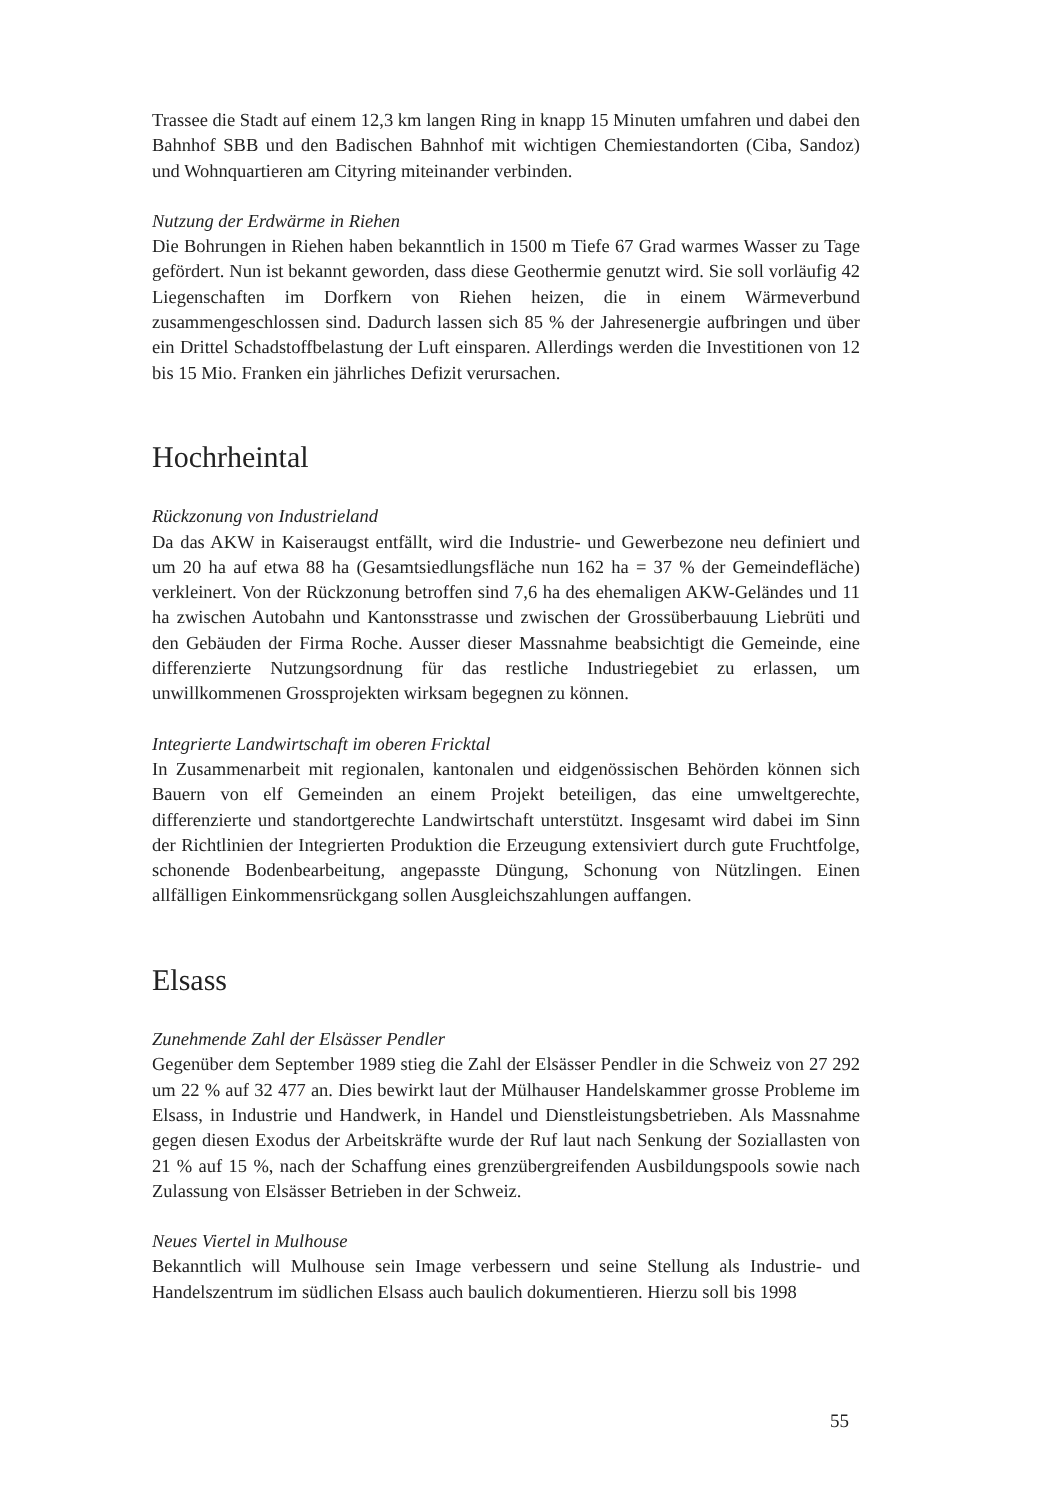Trassee die Stadt auf einem 12,3 km langen Ring in knapp 15 Minuten umfahren und dabei den Bahnhof SBB und den Badischen Bahnhof mit wichtigen Chemiestandorten (Ciba, Sandoz) und Wohnquartieren am Cityring miteinander verbinden.
Nutzung der Erdwärme in Riehen
Die Bohrungen in Riehen haben bekanntlich in 1500 m Tiefe 67 Grad warmes Wasser zu Tage gefördert. Nun ist bekannt geworden, dass diese Geothermie genutzt wird. Sie soll vorläufig 42 Liegenschaften im Dorfkern von Riehen heizen, die in einem Wärmeverbund zusammengeschlossen sind. Dadurch lassen sich 85 % der Jahresenergie aufbringen und über ein Drittel Schadstoffbelastung der Luft einsparen. Allerdings werden die Investitionen von 12 bis 15 Mio. Franken ein jährliches Defizit verursachen.
Hochrheintal
Rückzonung von Industrieland
Da das AKW in Kaiseraugst entfällt, wird die Industrie- und Gewerbezone neu definiert und um 20 ha auf etwa 88 ha (Gesamtsiedlungsfläche nun 162 ha = 37 % der Gemeindefläche) verkleinert. Von der Rückzonung betroffen sind 7,6 ha des ehemaligen AKW-Geländes und 11 ha zwischen Autobahn und Kantonsstrasse und zwischen der Grossüberbauung Liebrüti und den Gebäuden der Firma Roche. Ausser dieser Massnahme beabsichtigt die Gemeinde, eine differenzierte Nutzungsordnung für das restliche Industriegebiet zu erlassen, um unwillkommenen Grossprojekten wirksam begegnen zu können.
Integrierte Landwirtschaft im oberen Fricktal
In Zusammenarbeit mit regionalen, kantonalen und eidgenössischen Behörden können sich Bauern von elf Gemeinden an einem Projekt beteiligen, das eine umweltgerechte, differenzierte und standortgerechte Landwirtschaft unterstützt. Insgesamt wird dabei im Sinn der Richtlinien der Integrierten Produktion die Erzeugung extensiviert durch gute Fruchtfolge, schonende Bodenbearbeitung, angepasste Düngung, Schonung von Nützlingen. Einen allfälligen Einkommensrückgang sollen Ausgleichszahlungen auffangen.
Elsass
Zunehmende Zahl der Elsässer Pendler
Gegenüber dem September 1989 stieg die Zahl der Elsässer Pendler in die Schweiz von 27 292 um 22 % auf 32 477 an. Dies bewirkt laut der Mülhauser Handelskammer grosse Probleme im Elsass, in Industrie und Handwerk, in Handel und Dienstleistungsbetrieben. Als Massnahme gegen diesen Exodus der Arbeitskräfte wurde der Ruf laut nach Senkung der Soziallasten von 21 % auf 15 %, nach der Schaffung eines grenzübergreifenden Ausbildungspools sowie nach Zulassung von Elsässer Betrieben in der Schweiz.
Neues Viertel in Mulhouse
Bekanntlich will Mulhouse sein Image verbessern und seine Stellung als Industrie- und Handelszentrum im südlichen Elsass auch baulich dokumentieren. Hierzu soll bis 1998
55